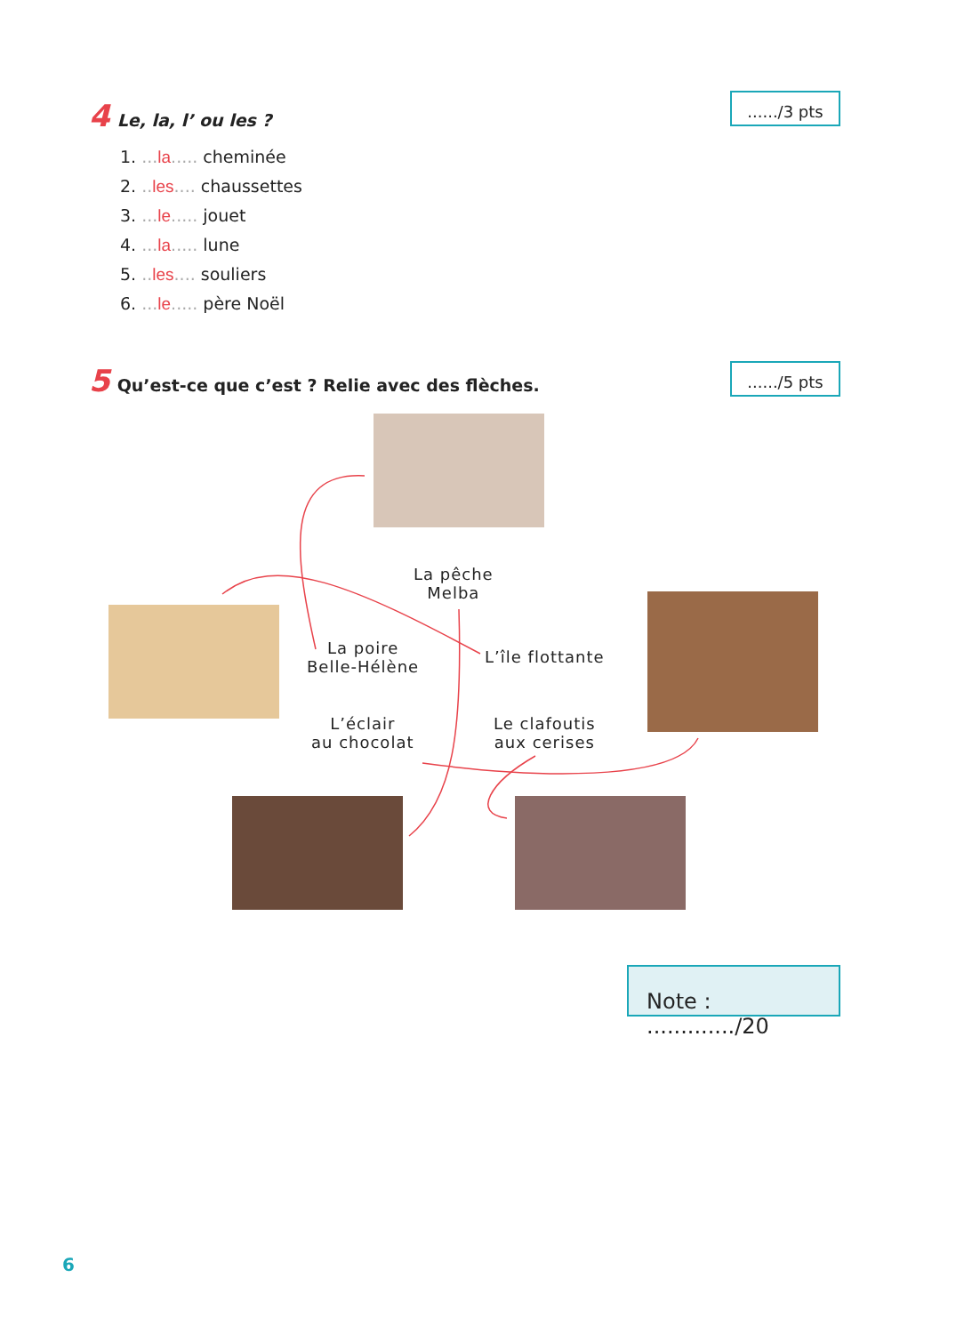....../3 pts
4 Le, la, l’ ou les ?
1. ... la..... cheminée
2. .. les.... chaussettes
3. ... le..... jouet
4. ... la..... lune
5. .. les.... souliers
6. ... le..... père Noël
....../5 pts
5 Qu’est-ce que c’est ? Relie avec des flèches.
La pêche
Melba
La poire
Belle-Hélène
L’île flottante
L’éclair
au chocolat
Le clafoutis
aux cerises
Note : ............./20
6